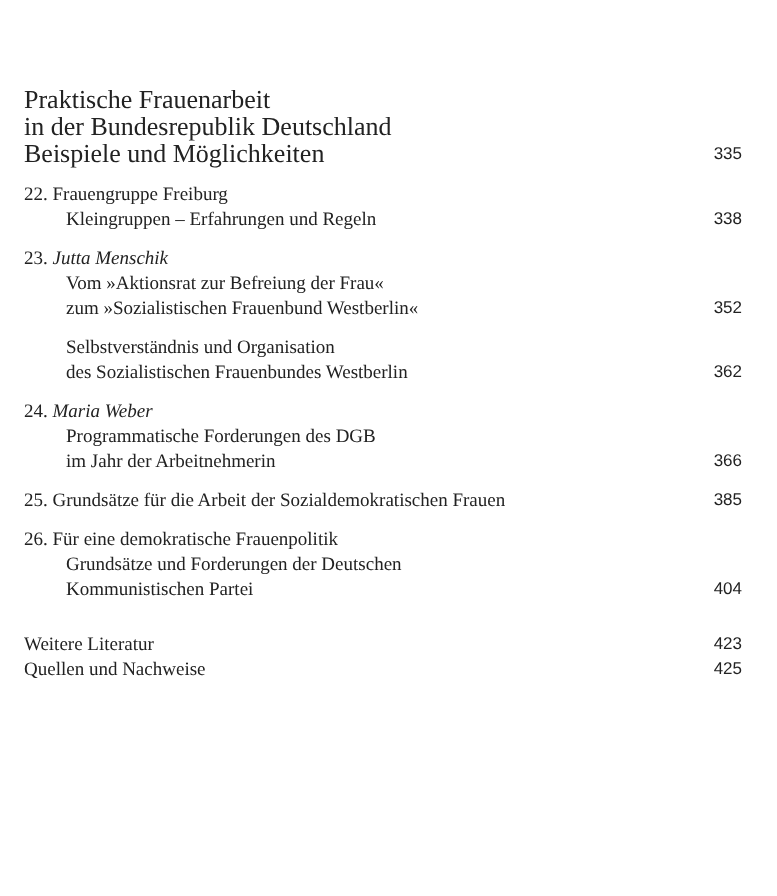Praktische Frauenarbeit
in der Bundesrepublik Deutschland
Beispiele und Möglichkeiten 335
22. Frauengruppe Freiburg
Kleingruppen – Erfahrungen und Regeln 338
23. Jutta Menschik
Vom »Aktionsrat zur Befreiung der Frau«
zum »Sozialistischen Frauenbund Westberlin« 352
Selbstverständnis und Organisation
des Sozialistischen Frauenbundes Westberlin 362
24. Maria Weber
Programmatische Forderungen des DGB
im Jahr der Arbeitnehmerin 366
25. Grundsätze für die Arbeit der Sozialdemokratischen Frauen 385
26. Für eine demokratische Frauenpolitik
Grundsätze und Forderungen der Deutschen
Kommunistischen Partei 404
Weitere Literatur 423
Quellen und Nachweise 425